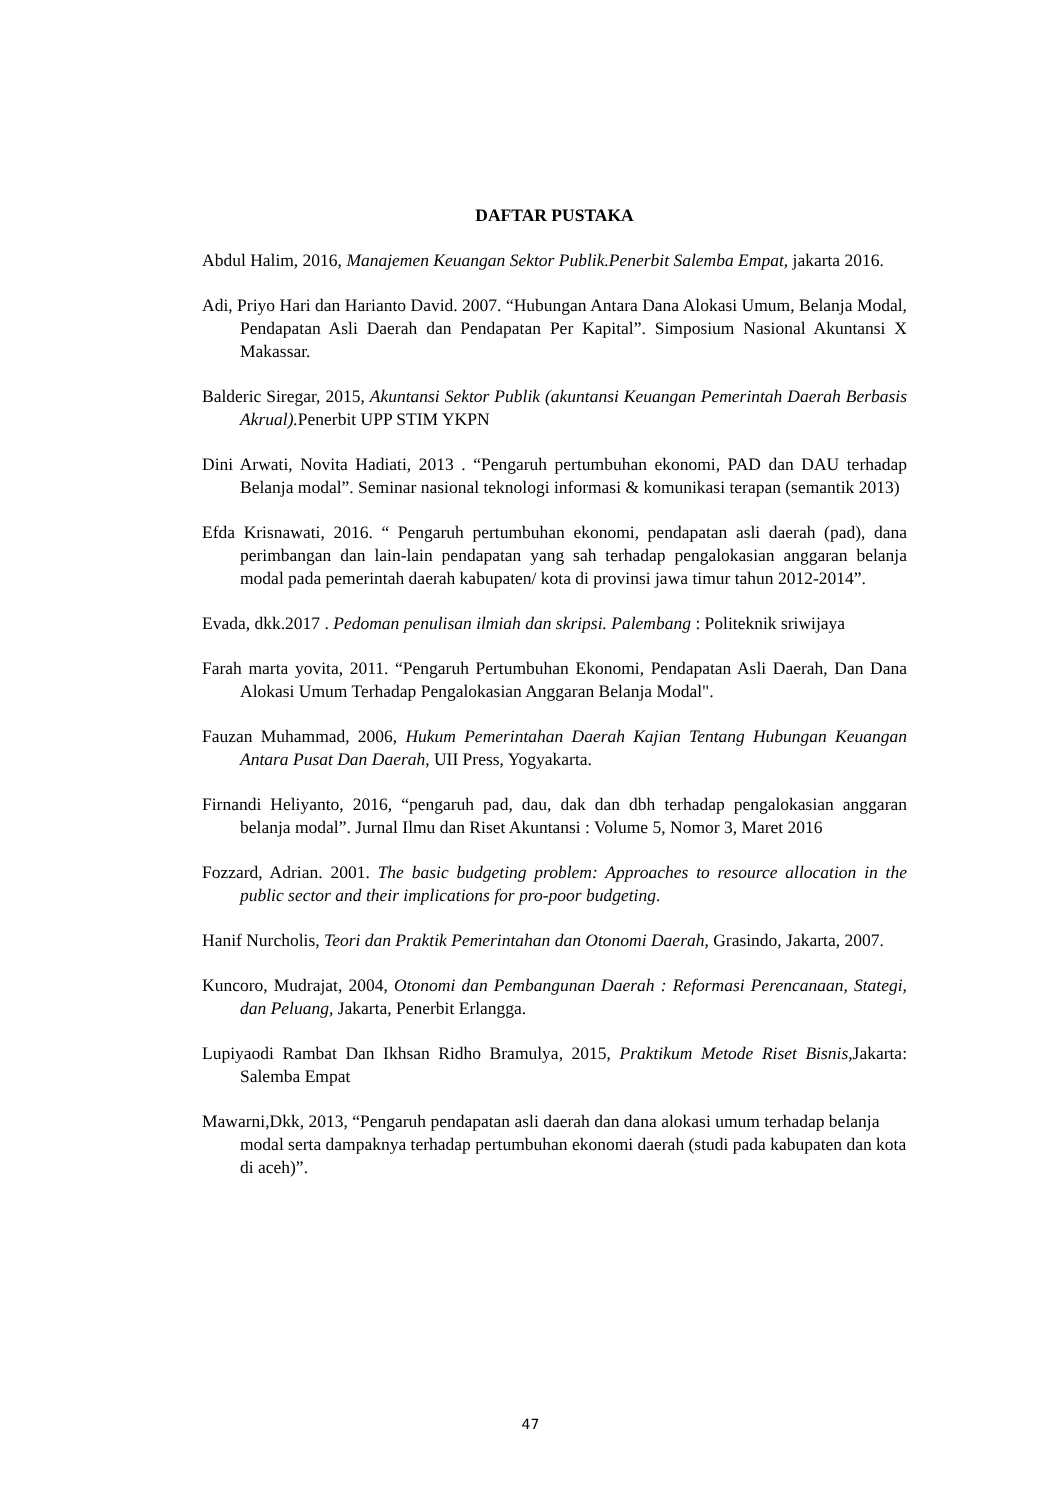DAFTAR PUSTAKA
Abdul Halim, 2016, Manajemen Keuangan Sektor Publik.Penerbit Salemba Empat, jakarta 2016.
Adi, Priyo Hari dan Harianto David. 2007. “Hubungan Antara Dana Alokasi Umum, Belanja Modal, Pendapatan Asli Daerah dan Pendapatan Per Kapital”. Simposium Nasional Akuntansi X Makassar.
Balderic Siregar, 2015, Akuntansi Sektor Publik (akuntansi Keuangan Pemerintah Daerah Berbasis Akrual). Penerbit UPP STIM YKPN
Dini Arwati, Novita Hadiati, 2013 . “Pengaruh pertumbuhan ekonomi, PAD dan DAU terhadap Belanja modal”. Seminar nasional teknologi informasi & komunikasi terapan (semantik 2013)
Efda Krisnawati, 2016. “ Pengaruh pertumbuhan ekonomi, pendapatan asli daerah (pad), dana perimbangan dan lain-lain pendapatan yang sah terhadap pengalokasian anggaran belanja modal pada pemerintah daerah kabupaten/ kota di provinsi jawa timur tahun 2012-2014”.
Evada, dkk.2017 . Pedoman penulisan ilmiah dan skripsi. Palembang : Politeknik sriwijaya
Farah marta yovita, 2011. “Pengaruh Pertumbuhan Ekonomi, Pendapatan Asli Daerah, Dan Dana Alokasi Umum Terhadap Pengalokasian Anggaran Belanja Modal".
Fauzan Muhammad, 2006, Hukum Pemerintahan Daerah Kajian Tentang Hubungan Keuangan Antara Pusat Dan Daerah, UII Press, Yogyakarta.
Firnandi Heliyanto, 2016, “pengaruh pad, dau, dak dan dbh terhadap pengalokasian anggaran belanja modal”. Jurnal Ilmu dan Riset Akuntansi : Volume 5, Nomor 3, Maret 2016
Fozzard, Adrian. 2001. The basic budgeting problem: Approaches to resource allocation in the public sector and their implications for pro-poor budgeting.
Hanif Nurcholis, Teori dan Praktik Pemerintahan dan Otonomi Daerah, Grasindo, Jakarta, 2007.
Kuncoro, Mudrajat, 2004, Otonomi dan Pembangunan Daerah : Reformasi Perencanaan, Stategi, dan Peluang, Jakarta, Penerbit Erlangga.
Lupiyaodi Rambat Dan Ikhsan Ridho Bramulya, 2015, Praktikum Metode Riset Bisnis, Jakarta: Salemba Empat
Mawarni,Dkk, 2013, “Pengaruh pendapatan asli daerah dan dana alokasi umum terhadap belanja modal serta dampaknya terhadap pertumbuhan ekonomi daerah (studi pada kabupaten dan kota di aceh)”.
47